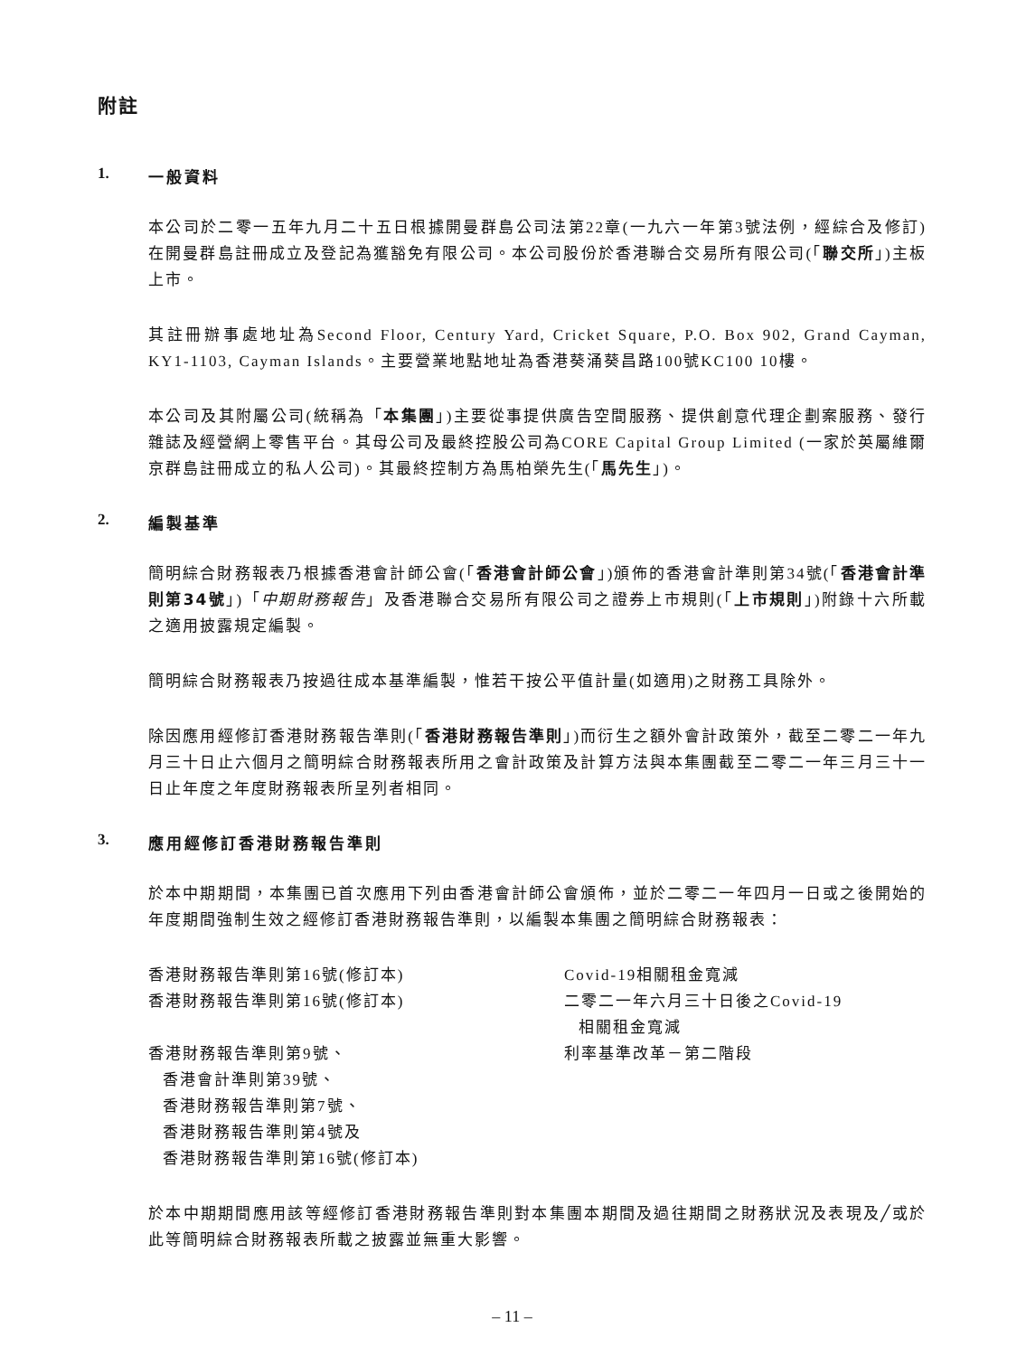附註
1. 一般資料
本公司於二零一五年九月二十五日根據開曼群島公司法第22章(一九六一年第3號法例，經綜合及修訂)在開曼群島註冊成立及登記為獲豁免有限公司。本公司股份於香港聯合交易所有限公司(「聯交所」)主板上市。
其註冊辦事處地址為Second Floor, Century Yard, Cricket Square, P.O. Box 902, Grand Cayman, KY1-1103, Cayman Islands。主要營業地點地址為香港葵涌葵昌路100號KC100 10樓。
本公司及其附屬公司(統稱為「本集團」)主要從事提供廣告空間服務、提供創意代理企劃案服務、發行雜誌及經營網上零售平台。其母公司及最終控股公司為CORE Capital Group Limited (一家於英屬維爾京群島註冊成立的私人公司)。其最終控制方為馬柏榮先生(「馬先生」)。
2. 編製基準
簡明綜合財務報表乃根據香港會計師公會(「香港會計師公會」)頒佈的香港會計準則第34號(「香港會計準則第34號」)「中期財務報告」及香港聯合交易所有限公司之證券上市規則(「上市規則」)附錄十六所載之適用披露規定編製。
簡明綜合財務報表乃按過往成本基準編製，惟若干按公平值計量(如適用)之財務工具除外。
除因應用經修訂香港財務報告準則(「香港財務報告準則」)而衍生之額外會計政策外，截至二零二一年九月三十日止六個月之簡明綜合財務報表所用之會計政策及計算方法與本集團截至二零二一年三月三十一日止年度之年度財務報表所呈列者相同。
3. 應用經修訂香港財務報告準則
於本中期期間，本集團已首次應用下列由香港會計師公會頒佈，並於二零二一年四月一日或之後開始的年度期間強制生效之經修訂香港財務報告準則，以編製本集團之簡明綜合財務報表：
香港財務報告準則第16號(修訂本)
Covid-19相關租金寬減
香港財務報告準則第16號(修訂本)
二零二一年六月三十日後之Covid-19
相關租金寬減
香港財務報告準則第9號、
香港會計準則第39號、
香港財務報告準則第7號、
香港財務報告準則第4號及
香港財務報告準則第16號(修訂本)
利率基準改革－第二階段
於本中期期間應用該等經修訂香港財務報告準則對本集團本期間及過往期間之財務狀況及表現及╱或於此等簡明綜合財務報表所載之披露並無重大影響。
– 11 –